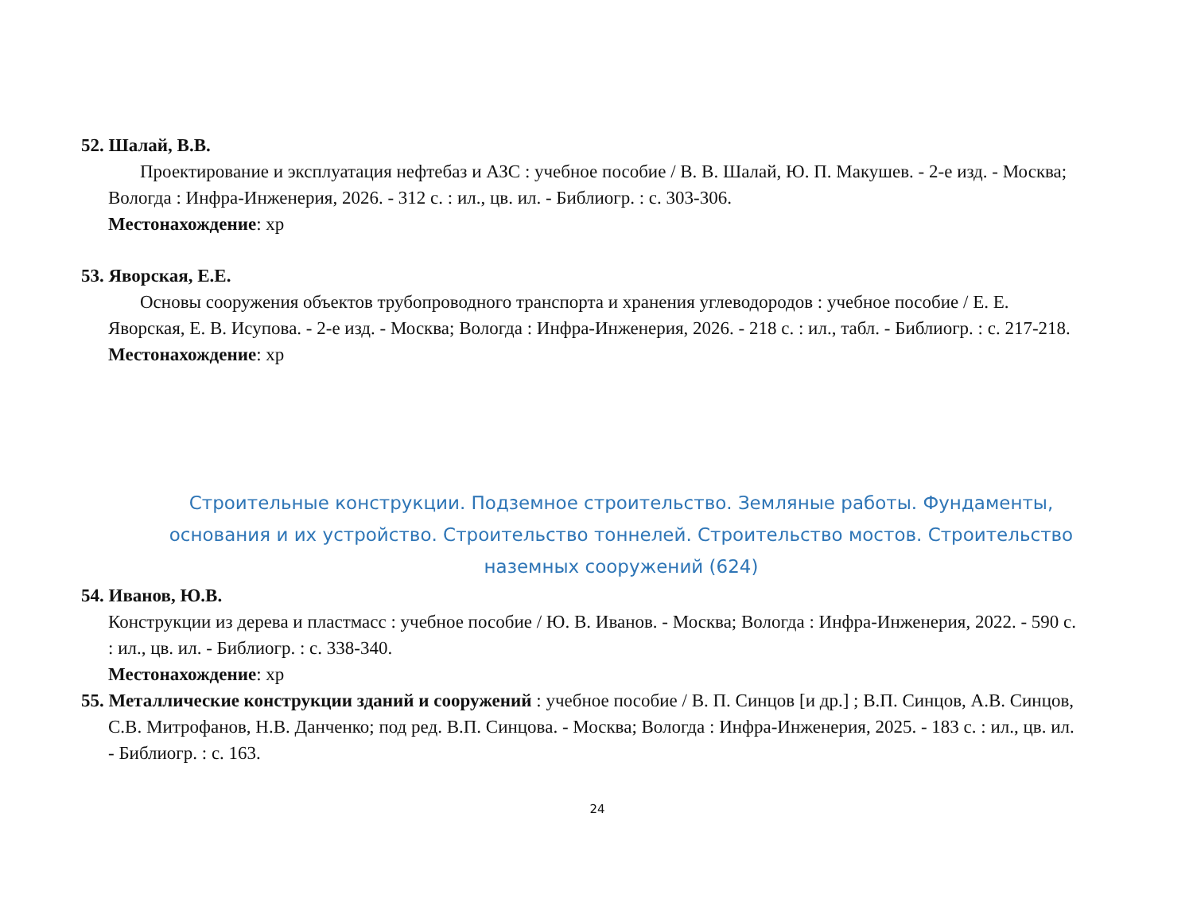52. Шалай, В.В.
Проектирование и эксплуатация нефтебаз и АЗС : учебное пособие / В. В. Шалай, Ю. П. Макушев. - 2-е изд. - Москва; Вологда : Инфра-Инженерия, 2026. - 312 с. : ил., цв. ил. - Библиогр. : с. 303-306.
Местонахождение: хр
53. Яворская, Е.Е.
Основы сооружения объектов трубопроводного транспорта и хранения углеводородов : учебное пособие / Е. Е. Яворская, Е. В. Исупова. - 2-е изд. - Москва; Вологда : Инфра-Инженерия, 2026. - 218 с. : ил., табл. - Библиогр. : с. 217-218.
Местонахождение: хр
Строительные конструкции. Подземное строительство. Земляные работы. Фундаменты, основания и их устройство. Строительство тоннелей. Строительство мостов. Строительство наземных сооружений (624)
54. Иванов, Ю.В.
Конструкции из дерева и пластмасс : учебное пособие / Ю. В. Иванов. - Москва; Вологда : Инфра-Инженерия, 2022. - 590 с. : ил., цв. ил. - Библиогр. : с. 338-340.
Местонахождение: хр
55. Металлические конструкции зданий и сооружений : учебное пособие / В. П. Синцов [и др.] ; В.П. Синцов, А.В. Синцов, С.В. Митрофанов, Н.В. Данченко; под ред. В.П. Синцова. - Москва; Вологда : Инфра-Инженерия, 2025. - 183 с. : ил., цв. ил. - Библиогр. : с. 163.
24